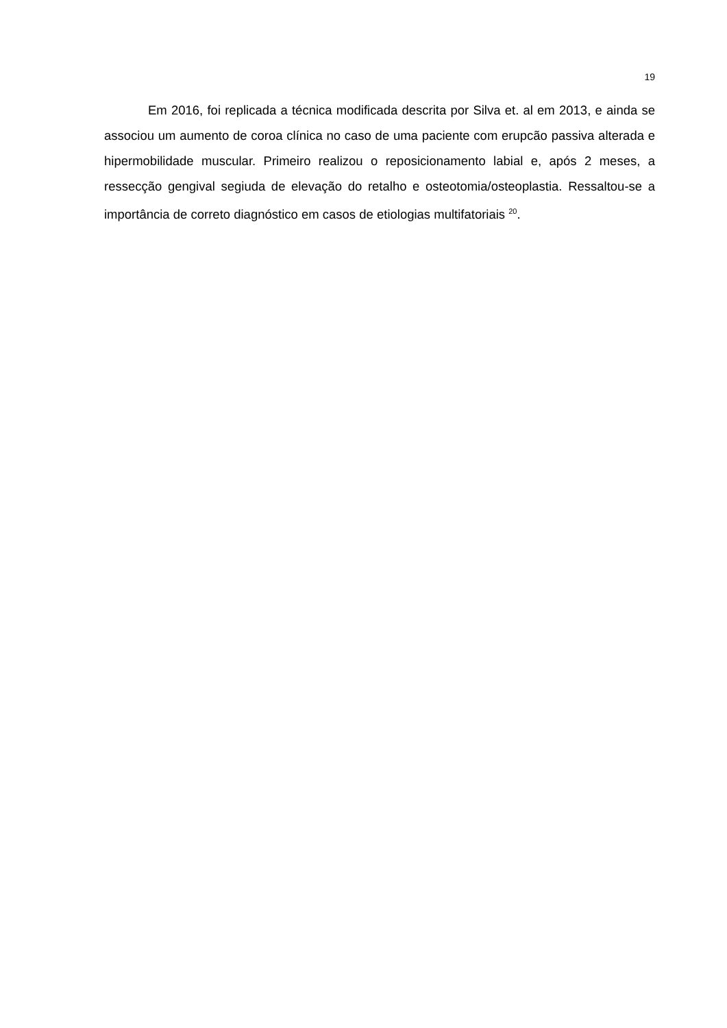19
Em 2016, foi replicada a técnica modificada descrita por Silva et. al em 2013, e ainda se associou um aumento de coroa clínica no caso de uma paciente com erupcão passiva alterada e hipermobilidade muscular. Primeiro realizou o reposicionamento labial e, após 2 meses, a ressecção gengival segiuda de elevação do retalho e osteotomia/osteoplastia. Ressaltou-se a importância de correto diagnóstico em casos de etiologias multifatoriais <sup>20</sup>.